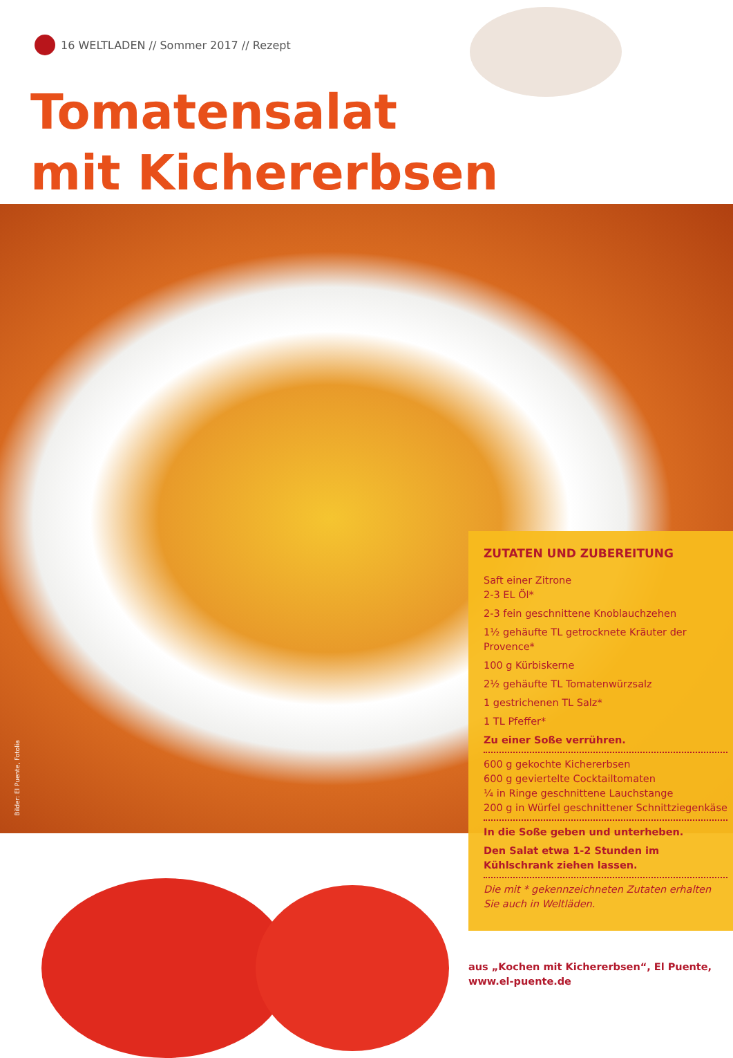16 WELTLADEN // Sommer 2017 // Rezept
Tomatensalat
mit Kichererbsen
Bilder: El Puente, Fotolia
ZUTATEN UND ZUBEREITUNG
Saft einer Zitrone
2-3 EL Öl*
2-3 fein geschnittene Knoblauchzehen
1½ gehäufte TL getrocknete Kräuter der Provence*
100 g Kürbiskerne
2½ gehäufte TL Tomatenwürzsalz
1 gestrichenen TL Salz*
1 TL Pfeffer*
Zu einer Soße verrühren.
600 g gekochte Kichererbsen
600 g geviertelte Cocktailtomaten
¼ in Ringe geschnittene Lauchstange
200 g in Würfel geschnittener Schnittziegenkäse
In die Soße geben und unterheben.
Den Salat etwa 1-2 Stunden im Kühlschrank ziehen lassen.
Die mit * gekennzeichneten Zutaten erhalten Sie auch in Weltläden.
aus „Kochen mit Kichererbsen“, El Puente,
www.el-puente.de